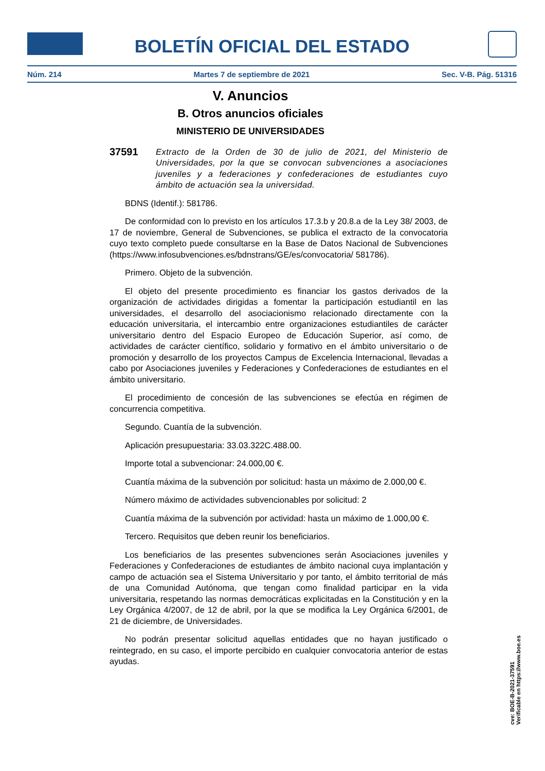BOLETÍN OFICIAL DEL ESTADO
Núm. 214 Martes 7 de septiembre de 2021 Sec. V-B. Pág. 51316
V. Anuncios
B. Otros anuncios oficiales
MINISTERIO DE UNIVERSIDADES
37591 Extracto de la Orden de 30 de julio de 2021, del Ministerio de Universidades, por la que se convocan subvenciones a asociaciones juveniles y a federaciones y confederaciones de estudiantes cuyo ámbito de actuación sea la universidad.
BDNS (Identif.): 581786.
De conformidad con lo previsto en los artículos 17.3.b y 20.8.a de la Ley 38/ 2003, de 17 de noviembre, General de Subvenciones, se publica el extracto de la convocatoria cuyo texto completo puede consultarse en la Base de Datos Nacional de Subvenciones (https://www.infosubvenciones.es/bdnstrans/GE/es/convocatoria/ 581786).
Primero. Objeto de la subvención.
El objeto del presente procedimiento es financiar los gastos derivados de la organización de actividades dirigidas a fomentar la participación estudiantil en las universidades, el desarrollo del asociacionismo relacionado directamente con la educación universitaria, el intercambio entre organizaciones estudiantiles de carácter universitario dentro del Espacio Europeo de Educación Superior, así como, de actividades de carácter científico, solidario y formativo en el ámbito universitario o de promoción y desarrollo de los proyectos Campus de Excelencia Internacional, llevadas a cabo por Asociaciones juveniles y Federaciones y Confederaciones de estudiantes en el ámbito universitario.
El procedimiento de concesión de las subvenciones se efectúa en régimen de concurrencia competitiva.
Segundo. Cuantía de la subvención.
Aplicación presupuestaria: 33.03.322C.488.00.
Importe total a subvencionar: 24.000,00 €.
Cuantía máxima de la subvención por solicitud: hasta un máximo de 2.000,00 €.
Número máximo de actividades subvencionables por solicitud: 2
Cuantía máxima de la subvención por actividad: hasta un máximo de 1.000,00 €.
Tercero. Requisitos que deben reunir los beneficiarios.
Los beneficiarios de las presentes subvenciones serán Asociaciones juveniles y Federaciones y Confederaciones de estudiantes de ámbito nacional cuya implantación y campo de actuación sea el Sistema Universitario y por tanto, el ámbito territorial de más de una Comunidad Autónoma, que tengan como finalidad participar en la vida universitaria, respetando las normas democráticas explicitadas en la Constitución y en la Ley Orgánica 4/2007, de 12 de abril, por la que se modifica la Ley Orgánica 6/2001, de 21 de diciembre, de Universidades.
No podrán presentar solicitud aquellas entidades que no hayan justificado o reintegrado, en su caso, el importe percibido en cualquier convocatoria anterior de estas ayudas.
cve: BOE-B-2021-37591
Verificable en https://www.boe.es